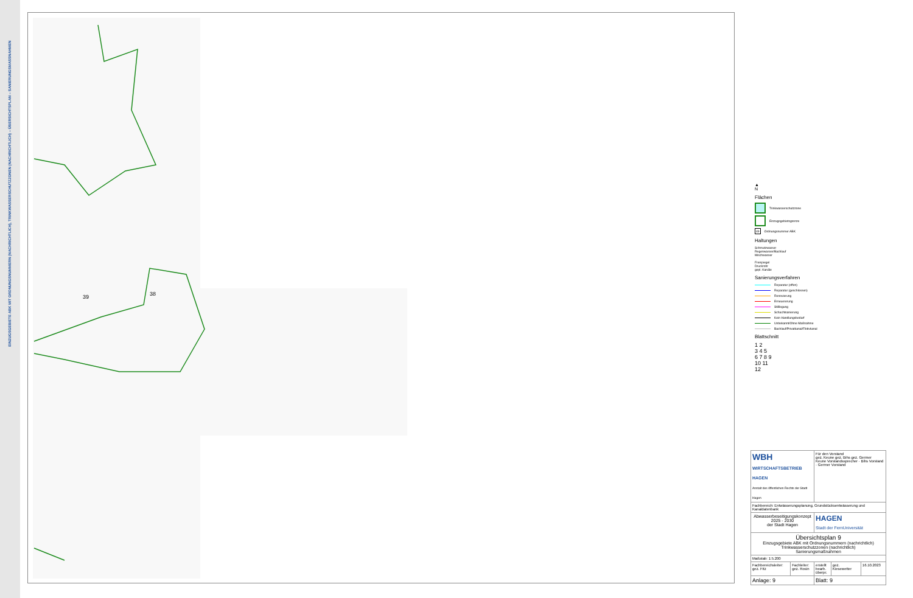EINZUGSGEBIETE ABK MIT ORDNUNGSNUMMERN (NACHRICHTLICH), TRINKWASSERSCHUTZZONEN (NACHRICHTLICH) – ÜBERSICHTSPLAN – SANIERUNGSMASSNAHMEN
39
38
▲
N
Flächen
Trinkwasserschutzzone
Einzugsgebietsgrenze
49 Ordnungsnummer ABK
Haltungen
Schmutzwasser
Regenwasser/Bachlauf
Mischwasser
Freispiegel
Druckrohr
gepl. Kanäle
Sanierungsverfahren
Reparatur (offen)
Reparatur (geschlossen)
Renovierung
Erneuererung
Stilllegung
Schachtsanierung
Kein Handlungsbedarf
Unbekannt/Ohne Maßnahme
Bachlauf/Privatkanal/Fiktivkanal
Blattschnitt
1 2
3 4 5
6 7 8 9
10 11
12
| WBH WIRTSCHAFTSBETRIEB HAGEN Anstalt des öffentlichen Rechts der Stadt Hagen | | Für den Vorstand gez. Keune gez. Bihs gez. Germer Keune Vorstandssprecher · Bihs Vorstand · Germer Vorstand | | |
| Fachbereich: Entwässerungsplanung, Grundstücksentwässerung und Kanaldatenbank | | | | |
| Abwasserbeseitigungskonzept 2025 - 2030 der Stadt Hagen | | HAGEN Stadt der FernUniversität | | |
| Übersichtsplan 9 Einzugsgebiete ABK mit Ordnungsnummern (nachrichtlich) Trinkwasserschutzzonen (nachrichtlich) Sanierungsmaßnahmen | | | | |
| Maßstab: 1:5.200 | | | | |
| Fachbereichsleiter: gez. Fitz | Fachleiter: gez. Rosin | erstellt bearb. überpr. | gez. Kiesewetter | 16.10.2023 |
| Anlage: 9 | | Blatt: 9 | | |